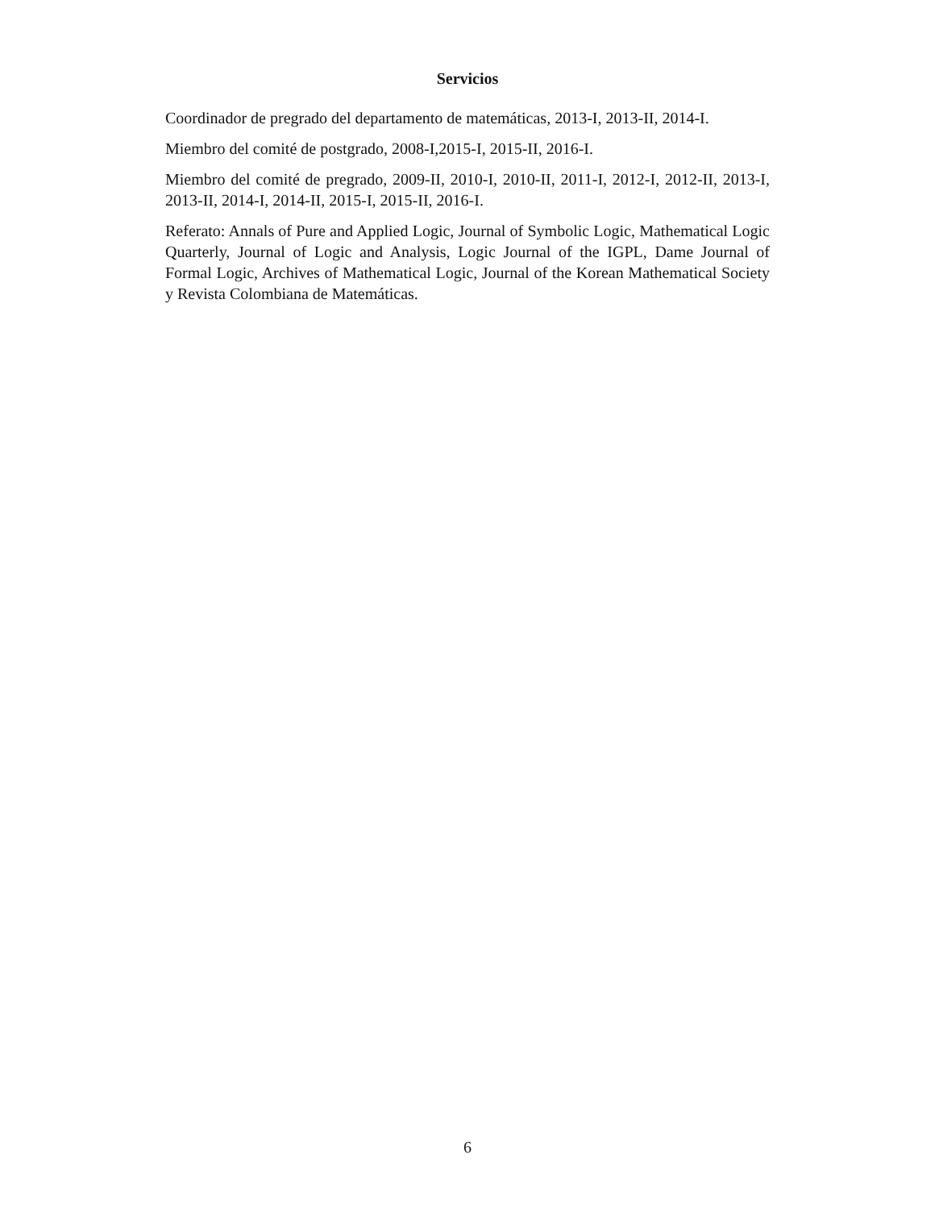Servicios
Coordinador de pregrado del departamento de matemáticas, 2013-I, 2013-II, 2014-I.
Miembro del comité de postgrado, 2008-I,2015-I, 2015-II, 2016-I.
Miembro del comité de pregrado, 2009-II, 2010-I, 2010-II, 2011-I, 2012-I, 2012-II, 2013-I, 2013-II, 2014-I, 2014-II, 2015-I, 2015-II, 2016-I.
Referato: Annals of Pure and Applied Logic, Journal of Symbolic Logic, Mathematical Logic Quarterly, Journal of Logic and Analysis, Logic Journal of the IGPL, Dame Journal of Formal Logic, Archives of Mathematical Logic, Journal of the Korean Mathematical Society y Revista Colombiana de Matemáticas.
6